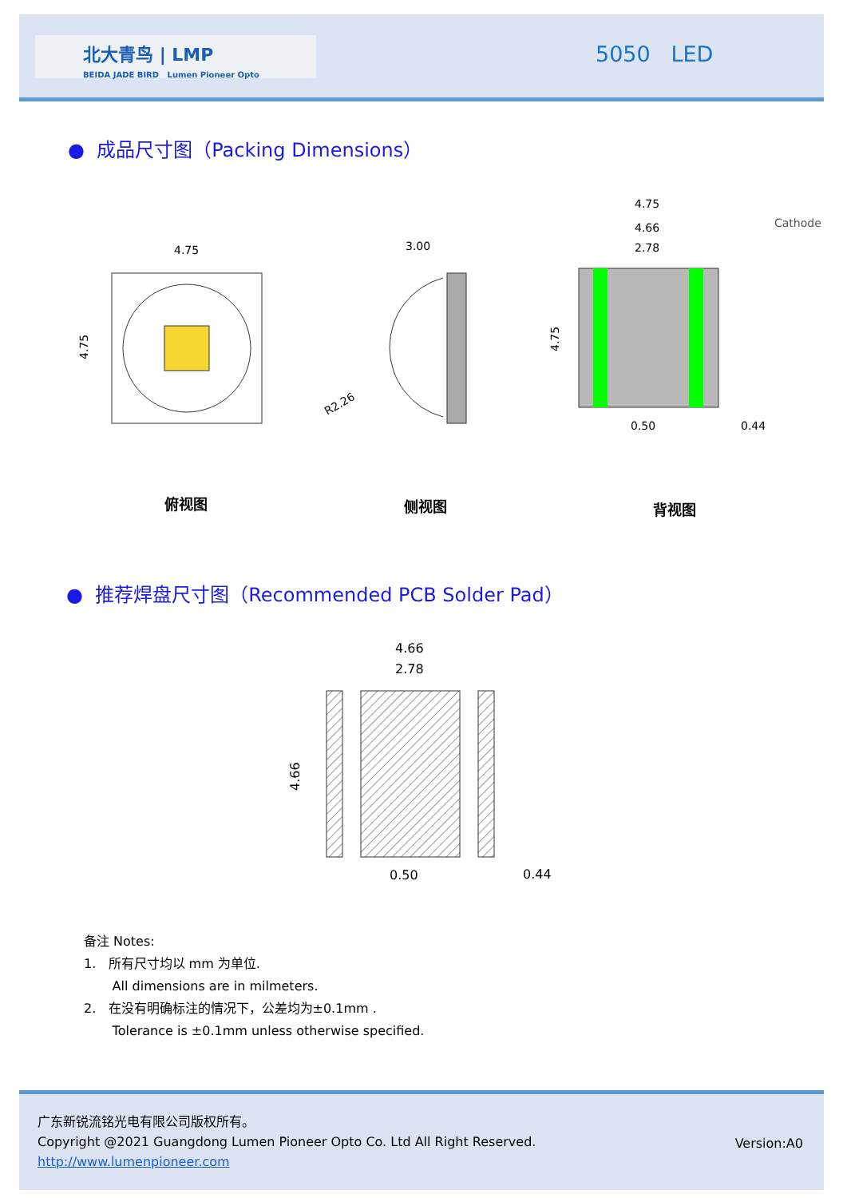北大青鸟 | LMP
BEIDA JADE BIRD Lumen Pioneer Opto
5050 LED
● 成品尺寸图（Packing Dimensions）
4.75
4.75
3.00
R2.26
4.75
4.66
2.78
0.50
0.44
Cathode
4.75
俯视图 侧视图 背视图
● 推荐焊盘尺寸图（Recommended PCB Solder Pad）
4.66
2.78
0.50
0.44
4.66
备注 Notes:
1. 所有尺寸均以 mm 为单位.
All dimensions are in milmeters.
2. 在没有明确标注的情况下，公差均为±0.1mm .
Tolerance is ±0.1mm unless otherwise specified.
广东新锐流铭光电有限公司版权所有。
Copyright @2021 Guangdong Lumen Pioneer Opto Co. Ltd All Right Reserved.
http://www.lumenpioneer.com
Version:A0